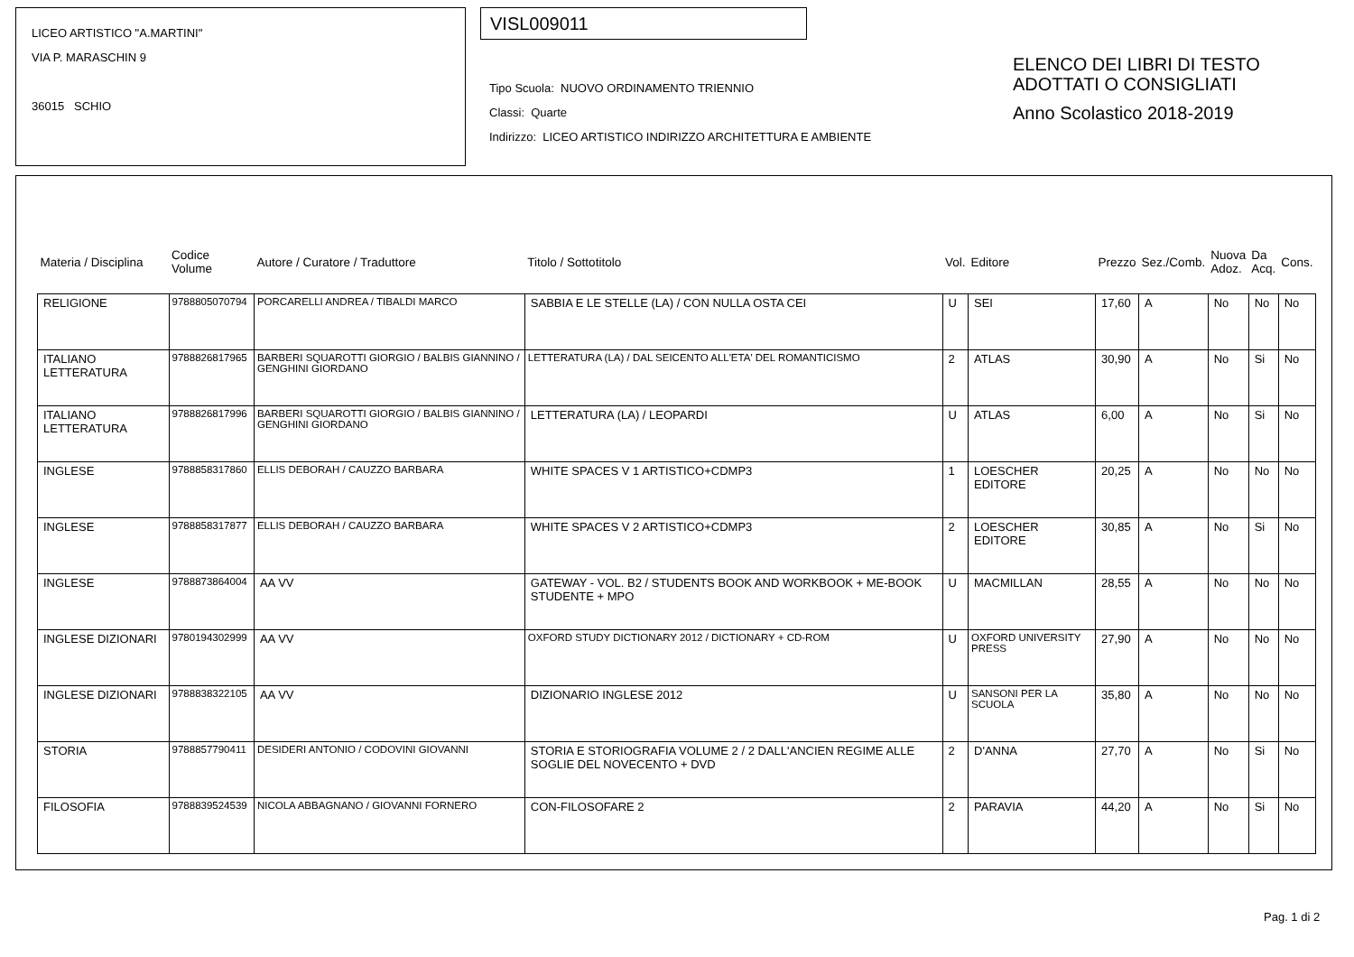LICEO ARTISTICO "A.MARTINI"
VIA P. MARASCHIN 9
36015 SCHIO
VISL009011
Tipo Scuola: NUOVO ORDINAMENTO TRIENNIO
Classi: Quarte
Indirizzo: LICEO ARTISTICO INDIRIZZO ARCHITETTURA E AMBIENTE
ELENCO DEI LIBRI DI TESTO
ADOTTATI O CONSIGLIATI
Anno Scolastico 2018-2019
| Materia / Disciplina | Codice Volume | Autore / Curatore / Traduttore | Titolo / Sottotitolo | Vol. | Editore | Prezzo | Sez./Comb. | Nuova Adoz. | Da Acq. | Cons. |
| --- | --- | --- | --- | --- | --- | --- | --- | --- | --- | --- |
| RELIGIONE | 9788805070794 | PORCARELLI ANDREA / TIBALDI MARCO | SABBIA E LE STELLE (LA) / CON NULLA OSTA CEI | U | SEI | 17,60 | A | No | No | No |
| ITALIANO LETTERATURA | 9788826817965 | BARBERI SQUAROTTI GIORGIO / BALBIS GIANNINO / GENGHINI GIORDANO | LETTERATURA (LA) / DAL SEICENTO ALL'ETA' DEL ROMANTICISMO | 2 | ATLAS | 30,90 | A | No | Si | No |
| ITALIANO LETTERATURA | 9788826817996 | BARBERI SQUAROTTI GIORGIO / BALBIS GIANNINO / GENGHINI GIORDANO | LETTERATURA (LA) / LEOPARDI | U | ATLAS | 6,00 | A | No | Si | No |
| INGLESE | 9788858317860 | ELLIS DEBORAH / CAUZZO BARBARA | WHITE SPACES V 1 ARTISTICO+CDMP3 | 1 | LOESCHER EDITORE | 20,25 | A | No | No | No |
| INGLESE | 9788858317877 | ELLIS DEBORAH / CAUZZO BARBARA | WHITE SPACES V 2 ARTISTICO+CDMP3 | 2 | LOESCHER EDITORE | 30,85 | A | No | Si | No |
| INGLESE | 9788873864004 | AA VV | GATEWAY - VOL. B2 / STUDENTS BOOK AND WORKBOOK + ME-BOOK STUDENTE + MPO | U | MACMILLAN | 28,55 | A | No | No | No |
| INGLESE DIZIONARI | 9780194302999 | AA VV | OXFORD STUDY DICTIONARY 2012 / DICTIONARY + CD-ROM | U | OXFORD UNIVERSITY PRESS | 27,90 | A | No | No | No |
| INGLESE DIZIONARI | 9788838322105 | AA VV | DIZIONARIO INGLESE 2012 | U | SANSONI PER LA SCUOLA | 35,80 | A | No | No | No |
| STORIA | 9788857790411 | DESIDERI ANTONIO / CODOVINI GIOVANNI | STORIA E STORIOGRAFIA VOLUME 2 / 2 DALL'ANCIEN REGIME ALLE SOGLIE DEL NOVECENTO + DVD | 2 | D'ANNA | 27,70 | A | No | Si | No |
| FILOSOFIA | 9788839524539 | NICOLA ABBAGNANO / GIOVANNI FORNERO | CON-FILOSOFARE 2 | 2 | PARAVIA | 44,20 | A | No | Si | No |
Pag. 1 di 2